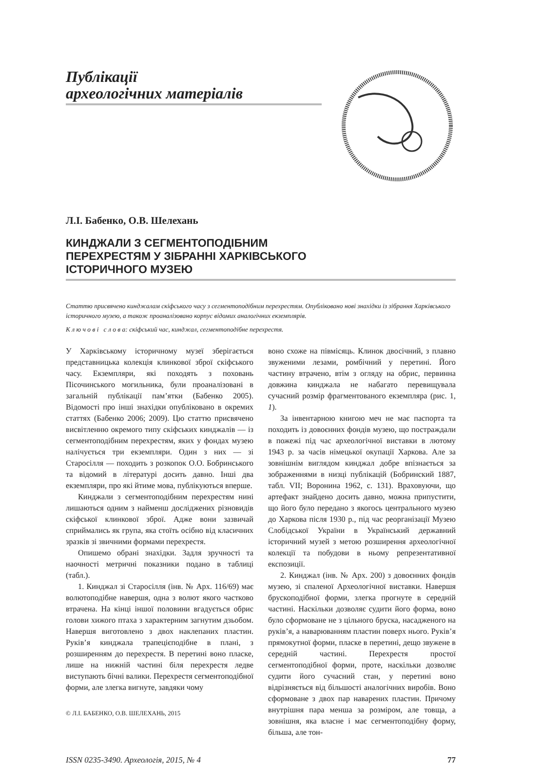Публікації
археологічних матеріалів
Л.І. Бабенко, О.В. Шелехань
КИНДЖАЛИ З СЕГМЕНТОПОДІБНИМ ПЕРЕХРЕСТЯМ У ЗІБРАННІ ХАРКІВСЬКОГО ІСТОРИЧНОГО МУЗЕЮ
Статтю присвячено кинджалам скіфського часу з сегментоподібним перехрестям. Опубліковано нові знахідки із зібрання Харківського історичного музею, а також проаналізовано корпус відомих аналогічних екземплярів.
К л ю ч о в і с л о в а: скіфський час, кинджал, сегментоподібне перехрестя.
У Харківському історичному музеї зберігається представницька колекція клинкової зброї скіфського часу. Екземпляри, які походять з поховань Пісочинського могильника, були проаналізовані в загальній публікації пам’ятки (Бабенко 2005). Відомості про інші знахідки опубліковано в окремих статтях (Бабенко 2006; 2009). Цю статтю присвячено висвітленню окремого типу скіфських кинджалів — із сегментоподібним перехрестям, яких у фондах музею налічується три екземпляри. Один з них — зі Старосілля — походить з розкопок О.О. Бобринського та відомий в літературі досить давно. Інші два екземпляри, про які йтиме мова, публікуються вперше.
Кинджали з сегментоподібним перехрестям нині лишаються одним з найменш досліджених різновидів скіфської клинкової зброї. Адже вони зазвичай сприймались як група, яка стоїть осібно від класичних зразків зі звичними формами перехрестя.
Опишемо обрані знахідки. Задля зручності та наочності метричні показники подано в таблиці (табл.).
1. Кинджал зі Старосілля (інв. № Арх. 116/69) має волютоподібне навершя, одна з волют якого частково втрачена. На кінці іншої половини вгадується обрис голови хижого птаха з характерним загнутим дзьобом. Навершя виготовлено з двох наклепаних пластин. Руків’я кинджала трапецієподібне в плані, з розширенням до перехрестя. В перетині воно пласке, лише на нижній частині біля перехрестя ледве виступають бічні валики. Перехрестя сегментоподібної форми, але злегка вигнуте, завдяки чому
© Л.І. БАБЕНКО, О.В. ШЕЛЕХАНЬ, 2015
воно схоже на півмісяць. Клинок двосічний, з плавно звуженими лезами, ромбічний у перетині. Його частину втрачено, втім з огляду на обрис, первинна довжина кинджала не набагато перевищувала сучасний розмір фрагментованого екземпляра (рис. 1, 1).
За інвентарною книгою меч не має паспорта та походить із довоєнних фондів музею, що постраждали в пожежі під час археологічної виставки в лютому 1943 р. за часів німецької окупації Харкова. Але за зовнішнім виглядом кинджал добре впізнається за зображеннями в низці публікацій (Бобринский 1887, табл. VII; Воронина 1962, с. 131). Враховуючи, що артефакт знайдено досить давно, можна припустити, що його було передано з якогось центрального музею до Харкова після 1930 р., під час реорганізації Музею Слобідської України в Український державний історичний музей з метою розширення археологічної колекції та побудови в ньому репрезентативної експозиції.
2. Кинджал (інв. № Арх. 200) з довоєнних фондів музею, зі спаленої Археологічної виставки. Навершя брускоподібної форми, злегка прогнуте в середній частині. Наскільки дозволяє судити його форма, воно було сформоване не з цільного бруска, насадженого на руків’я, а наварюванням пластин поверх нього. Руків’я прямокутної форми, пласке в перетині, дещо звужене в середній частині. Перехрестя простої сегментоподібної форми, проте, наскільки дозволяє судити його сучасний стан, у перетині воно відрізняється від більшості аналогічних виробів. Воно сформоване з двох пар наварених пластин. Причому внутрішня пара менша за розміром, але товща, а зовнішня, яка власне і має сегментоподібну форму, більша, але тон-
ISSN 0235-3490. Археологія, 2015, № 4 77